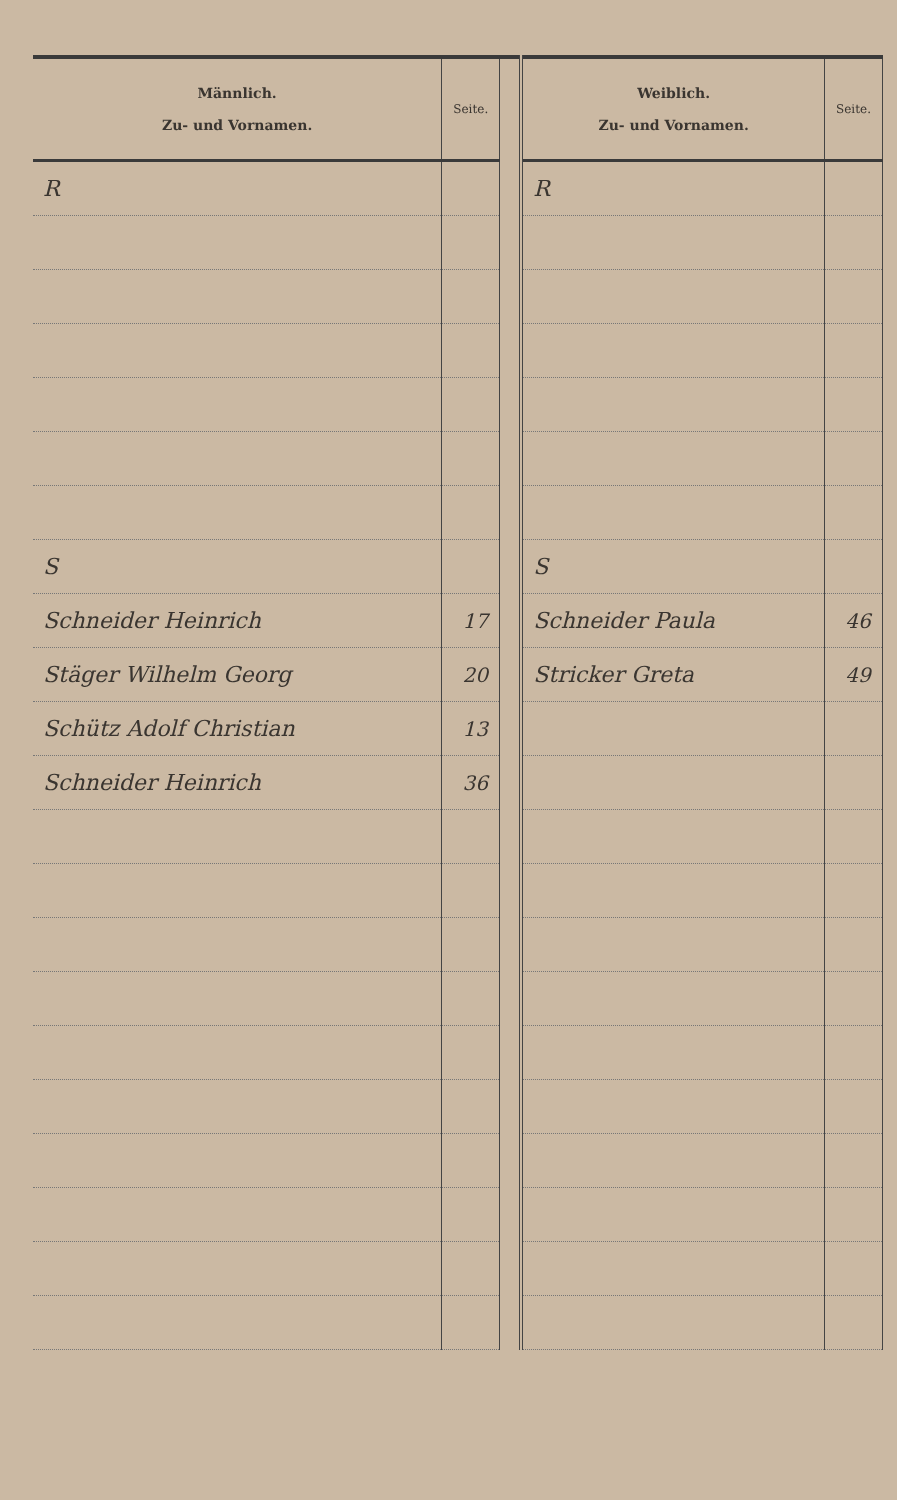| Männlich. Zu- und Vornamen. | Seite. | | Weiblich. Zu- und Vornamen. | Seite. |
| --- | --- | --- | --- | --- |
| R | | | R | |
| S | | | S | |
| Schneider Heinrich | 17 | | Schneider Paula | 46 |
| Stäger Wilhelm Georg | 20 | | Stricker Greta | 49 |
| Schütz Adolf Christian | 13 | | | |
| Schneider Heinrich | 36 | | | |